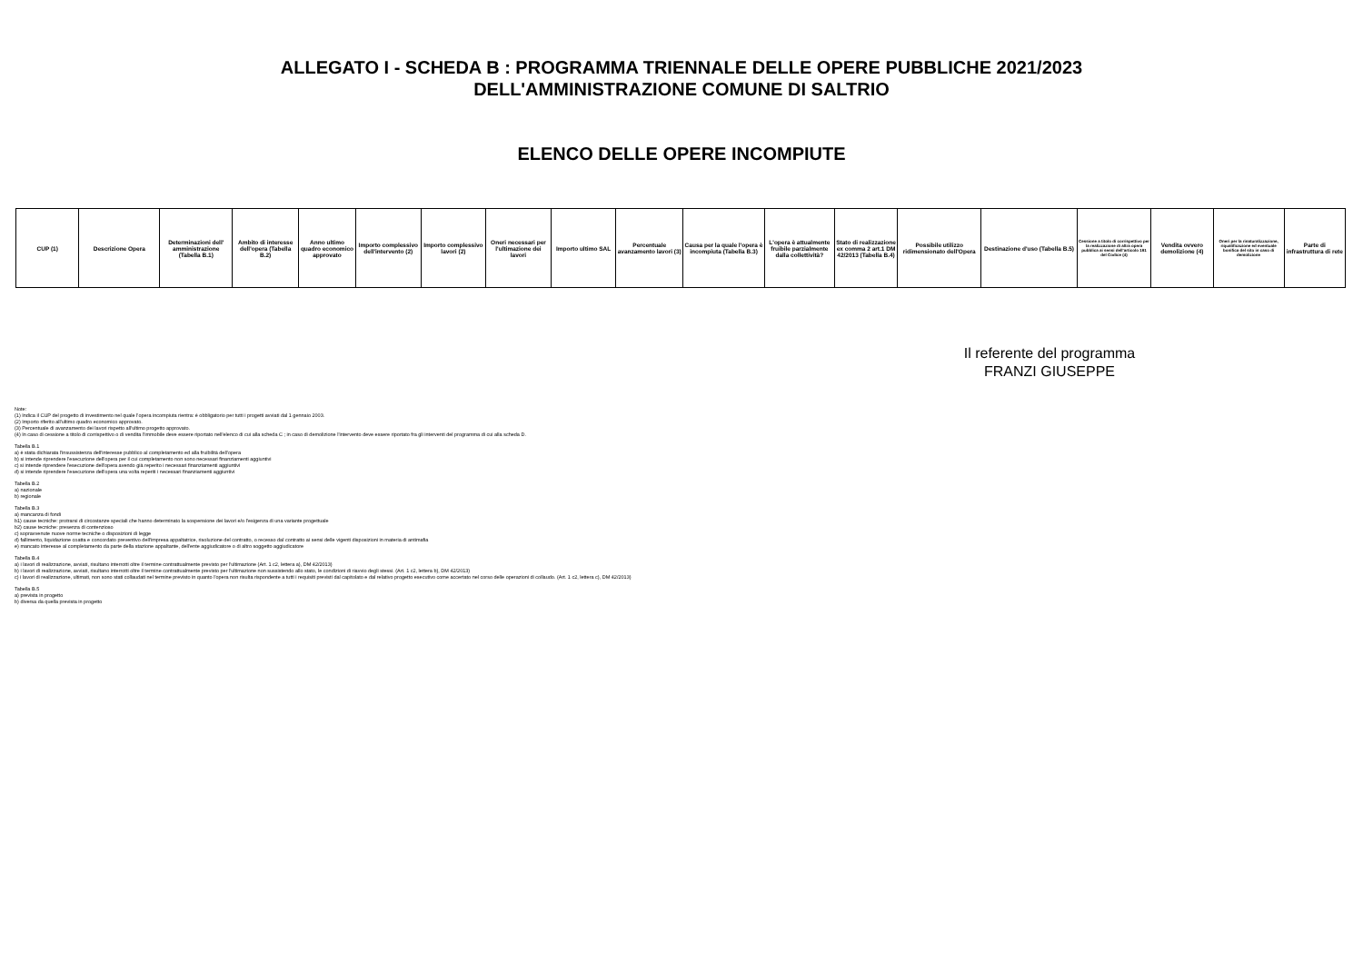ALLEGATO I - SCHEDA B : PROGRAMMA TRIENNALE DELLE OPERE PUBBLICHE 2021/2023
DELL'AMMINISTRAZIONE COMUNE DI SALTRIO
ELENCO DELLE OPERE INCOMPIUTE
| CUP (1) | Descrizione Opera | Determinazioni dell' amministrazione (Tabella B.1) | Ambito di interesse dell'opera (Tabella B.2) | Anno ultimo quadro economico approvato | Importo complessivo dell'intervento (2) | Importo complessivo lavori (2) | Oneri necessari per l'ultimazione dei lavori | Importo ultimo SAL | Percentuale avanzamento lavori (3) | Causa per la quale l'opera è incompiuta (Tabella B.3) | L'opera è attualmente fruibile parzialmente dalla collettività? | Stato di realizzazione ex comma 2 art.1 DM 42/2013 (Tabella B.4) | Possibile utilizzo ridimensionato dell'Opera | Destinazione d'uso (Tabella B.5) | Cessione a titolo di corrispettivo per la realizzazione di altra opera pubblica ai sensi dell'articolo 191 del Codice (4) | Vendita ovvero demolizione (4) | Oneri per la rinaturalizzazione, riqualificazione ed eventuale bonifica del sito in caso di demolizione | Parte di infrastruttura di rete |
| --- | --- | --- | --- | --- | --- | --- | --- | --- | --- | --- | --- | --- | --- | --- | --- | --- | --- | --- |
Il referente del programma
FRANZI GIUSEPPE
Note:
(1) Indica il CUP del progetto di investimento nel quale l'opera incompiuta rientra: è obbligatorio per tutti i progetti avviati dal 1 gennaio 2003.
(2) Importo riferito all'ultimo quadro economico approvato.
(3) Percentuale di avanzamento dei lavori rispetto all'ultimo progetto approvato.
(4) In caso di cessione a titolo di corrispettivo o di vendita l'immobile deve essere riportato nell'elenco di cui alla scheda C ; in caso di demolizione l'intervento deve essere riportato fra gli interventi del programma di cui alla scheda D.
Tabella B.1
a) è stata dichiarata l'insussistenza dell'interesse pubblico al completamento ed alla fruibilità dell'opera
b) si intende riprendere l'esecuzione dell'opera per il cui completamento non sono necessari finanziamenti aggiuntivi
c) si intende riprendere l'esecuzione dell'opera avendo già reperito i necessari finanziamenti aggiuntivi
d) si intende riprendere l'esecuzione dell'opera una volta reperiti i necessari finanziamenti aggiuntivi
Tabella B.2
a) nazionale
b) regionale
Tabella B.3
a) mancanza di fondi
b1) cause tecniche: protrarsi di circostanze speciali che hanno determinato la sospensione dei lavori e/o l'esigenza di una variante progettuale
b2) cause tecniche: presenza di contenzioso
c) sopravvenute nuove norme tecniche o disposizioni di legge
d) fallimento, liquidazione coatta e concordato preventivo dell'impresa appaltatrice, risoluzione del contratto, o recesso dal contratto ai sensi delle vigenti disposizioni in materia di antimafia
e) mancato interesse al completamento da parte della stazione appaltante, dell'ente aggiudicatore o di altro soggetto aggiudicatore
Tabella B.4
a) i lavori di realizzazione, avviati, risultano interrotti oltre il termine contrattualmente previsto per l'ultimazione (Art. 1 c2, lettera a), DM 42/2013)
b) i lavori di realizzazione, avviati, risultano interrotti oltre il termine contrattualmente previsto per l'ultimazione non sussistendo allo stato, le condizioni di riavvio degli stessi. (Art. 1 c2, lettera b), DM 42/2013)
c) i lavori di realizzazione, ultimati, non sono stati collaudati nel termine previsto in quanto l'opera non risulta rispondente a tutti i requisiti previsti dal capitolato e dal relativo progetto esecutivo come accertato nel corso delle operazioni di collaudo. (Art. 1 c2, lettera c), DM 42/2013)
Tabella B.5
a) prevista in progetto
b) diversa da quella prevista in progetto